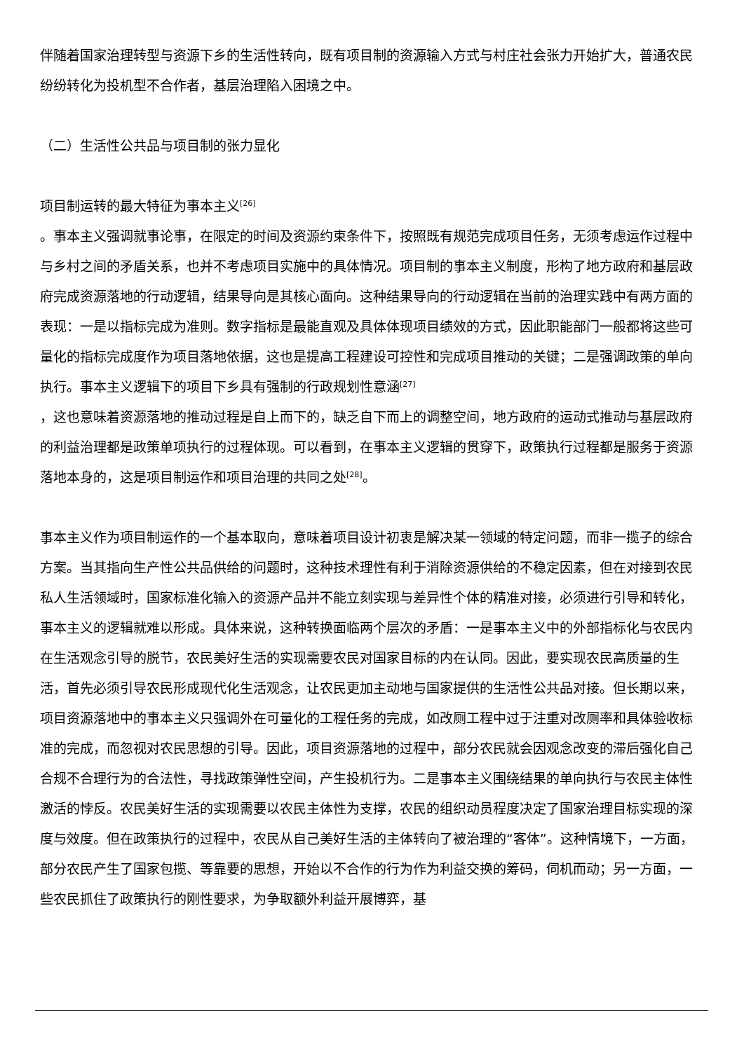伴随着国家治理转型与资源下乡的生活性转向，既有项目制的资源输入方式与村庄社会张力开始扩大，普通农民纷纷转化为投机型不合作者，基层治理陷入困境之中。
（二）生活性公共品与项目制的张力显化
项目制运转的最大特征为事本主义<sup>[26]</sup>
。事本主义强调就事论事，在限定的时间及资源约束条件下，按照既有规范完成项目任务，无须考虑运作过程中与乡村之间的矛盾关系，也并不考虑项目实施中的具体情况。项目制的事本主义制度，形构了地方政府和基层政府完成资源落地的行动逻辑，结果导向是其核心面向。这种结果导向的行动逻辑在当前的治理实践中有两方面的表现：一是以指标完成为准则。数字指标是最能直观及具体体现项目绩效的方式，因此职能部门一般都将这些可量化的指标完成度作为项目落地依据，这也是提高工程建设可控性和完成项目推动的关键；二是强调政策的单向执行。事本主义逻辑下的项目下乡具有强制的行政规划性意涵<sup>[27]</sup>
，这也意味着资源落地的推动过程是自上而下的，缺乏自下而上的调整空间，地方政府的运动式推动与基层政府的利益治理都是政策单项执行的过程体现。可以看到，在事本主义逻辑的贯穿下，政策执行过程都是服务于资源落地本身的，这是项目制运作和项目治理的共同之处<sup>[28]</sup>。
事本主义作为项目制运作的一个基本取向，意味着项目设计初衷是解决某一领域的特定问题，而非一揽子的综合方案。当其指向生产性公共品供给的问题时，这种技术理性有利于消除资源供给的不稳定因素，但在对接到农民私人生活领域时，国家标准化输入的资源产品并不能立刻实现与差异性个体的精准对接，必须进行引导和转化，事本主义的逻辑就难以形成。具体来说，这种转换面临两个层次的矛盾：一是事本主义中的外部指标化与农民内在生活观念引导的脱节，农民美好生活的实现需要农民对国家目标的内在认同。因此，要实现农民高质量的生活，首先必须引导农民形成现代化生活观念，让农民更加主动地与国家提供的生活性公共品对接。但长期以来，项目资源落地中的事本主义只强调外在可量化的工程任务的完成，如改厕工程中过于注重对改厕率和具体验收标准的完成，而忽视对农民思想的引导。因此，项目资源落地的过程中，部分农民就会因观念改变的滞后强化自己合规不合理行为的合法性，寻找政策弹性空间，产生投机行为。二是事本主义围绕结果的单向执行与农民主体性激活的悖反。农民美好生活的实现需要以农民主体性为支撑，农民的组织动员程度决定了国家治理目标实现的深度与效度。但在政策执行的过程中，农民从自己美好生活的主体转向了被治理的“客体”。这种情境下，一方面，部分农民产生了国家包揽、等靠要的思想，开始以不合作的行为作为利益交换的筹码，伺机而动；另一方面，一些农民抓住了政策执行的刚性要求，为争取额外利益开展博弈，基